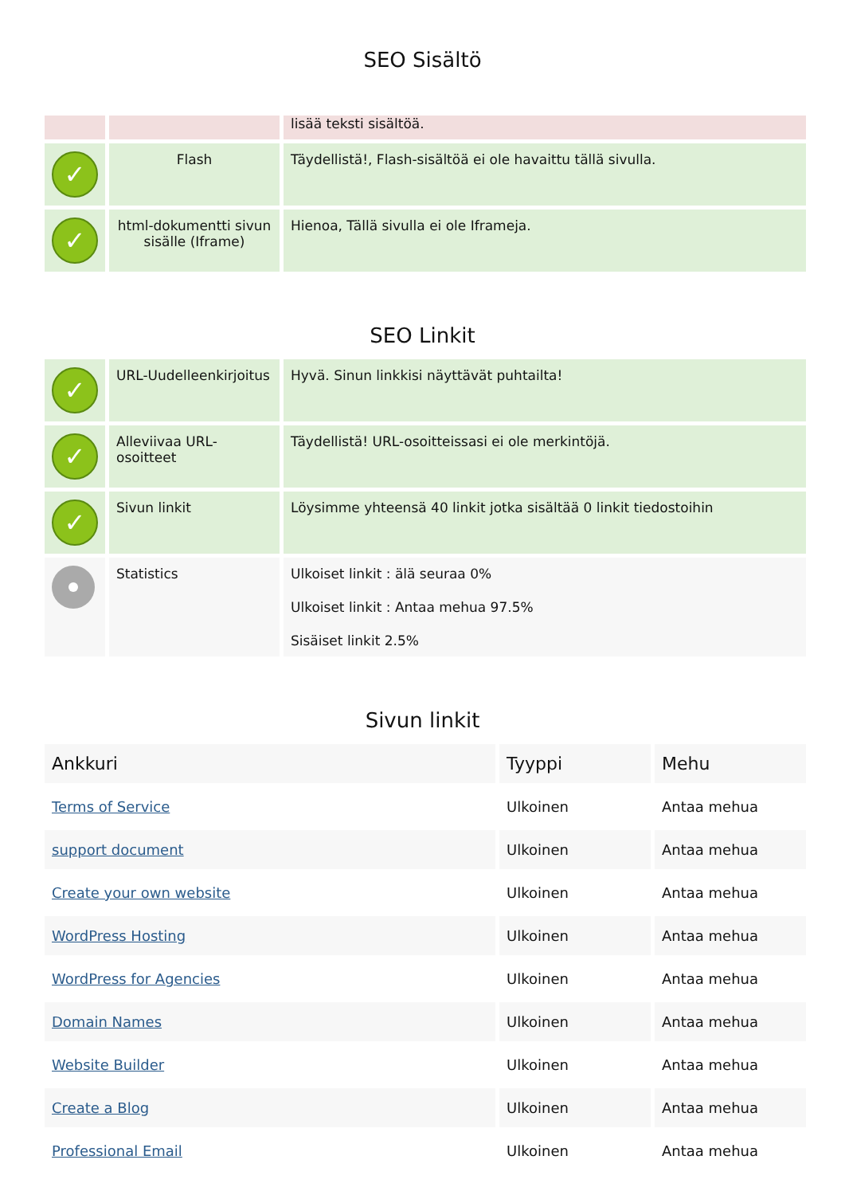SEO Sisältö
| | | lisää teksti sisältöä. |
| ✓ | Flash | Täydellistä!, Flash-sisältöä ei ole havaittu tällä sivulla. |
| ✓ | html-dokumentti sivun sisälle (Iframe) | Hienoa, Tällä sivulla ei ole Iframeja. |
SEO Linkit
| ✓ | URL-Uudelleenkirjoitus | Hyvä. Sinun linkkisi näyttävät puhtailta! |
| ✓ | Alleviivaa URL-osoitteet | Täydellistä! URL-osoitteissasi ei ole merkintöjä. |
| ✓ | Sivun linkit | Löysimme yhteensä 40 linkit jotka sisältää 0 linkit tiedostoihin |
| | Statistics | Ulkoiset linkit : älä seuraa 0% Ulkoiset linkit : Antaa mehua 97.5% Sisäiset linkit 2.5% |
Sivun linkit
| Ankkuri | Tyyppi | Mehu |
| --- | --- | --- |
| Terms of Service | Ulkoinen | Antaa mehua |
| support document | Ulkoinen | Antaa mehua |
| Create your own website | Ulkoinen | Antaa mehua |
| WordPress Hosting | Ulkoinen | Antaa mehua |
| WordPress for Agencies | Ulkoinen | Antaa mehua |
| Domain Names | Ulkoinen | Antaa mehua |
| Website Builder | Ulkoinen | Antaa mehua |
| Create a Blog | Ulkoinen | Antaa mehua |
| Professional Email | Ulkoinen | Antaa mehua |